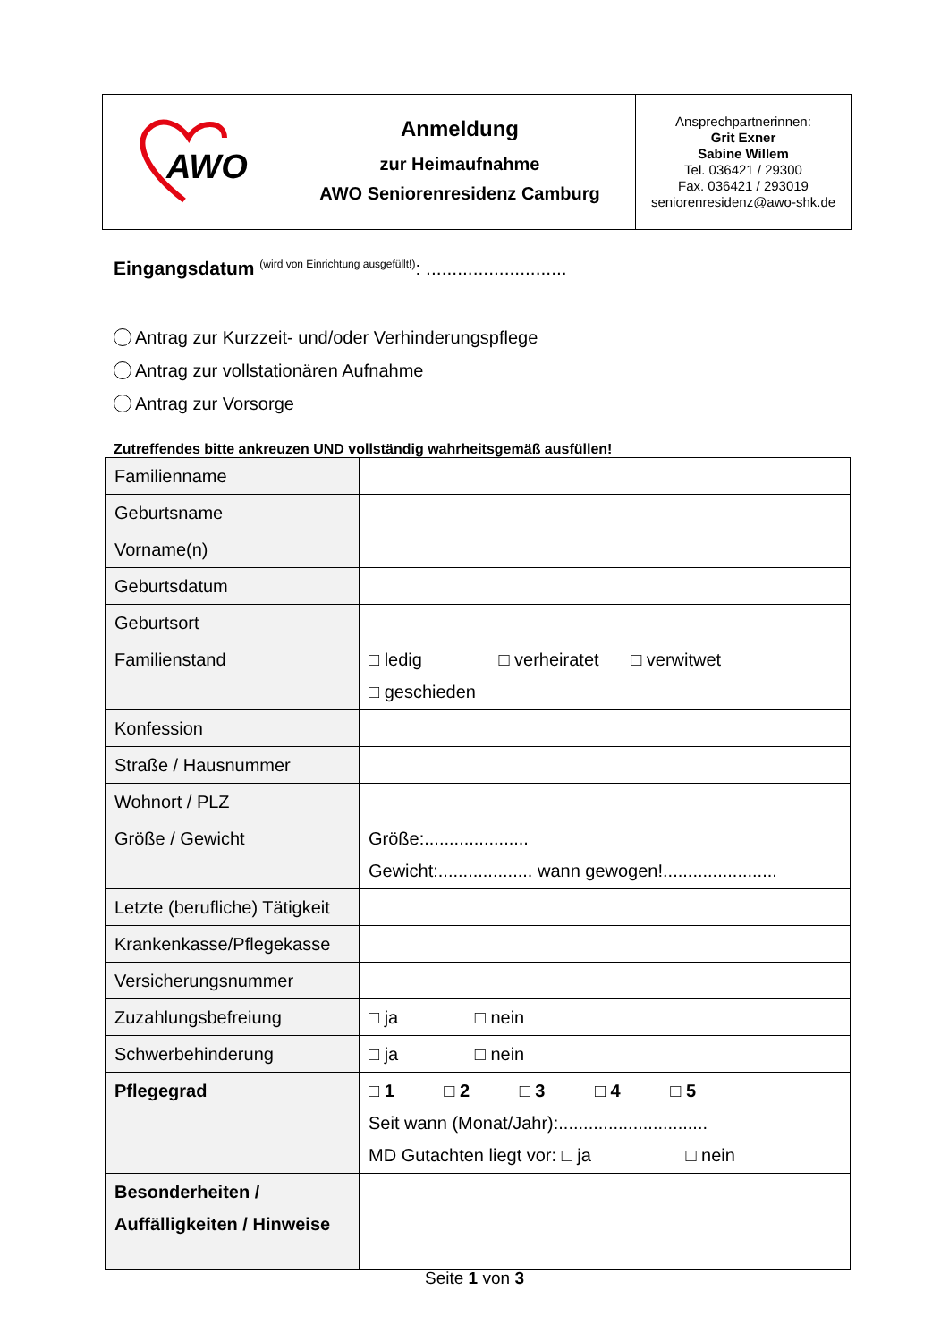| AWO | Anmeldung zur Heimaufnahme AWO Seniorenresidenz Camburg | Ansprechpartnerinnen: Grit Exner Sabine Willem Tel. 036421 / 29300 Fax. 036421 / 293019 seniorenresidenz@awo-shk.de |
Eingangsdatum <sup>(wird von Einrichtung ausgefüllt!)</sup>: ...........................
Antrag zur Kurzzeit- und/oder Verhinderungspflege
Antrag zur vollstationären Aufnahme
Antrag zur Vorsorge
Zutreffendes bitte ankreuzen UND vollständig wahrheitsgemäß ausfüllen!
| Familienname | |
| Geburtsname | |
| Vorname(n) | |
| Geburtsdatum | |
| Geburtsort | |
| Familienstand | □ ledig □ verheiratet □ verwitwet □ geschieden |
| Konfession | |
| Straße / Hausnummer | |
| Wohnort / PLZ | |
| Größe / Gewicht | Größe:..................... Gewicht:................... wann gewogen!....................... |
| Letzte (berufliche) Tätigkeit | |
| Krankenkasse/Pflegekasse | |
| Versicherungsnummer | |
| Zuzahlungsbefreiung | □ ja □ nein |
| Schwerbehinderung | □ ja □ nein |
| Pflegegrad | □ 1 □ 2 □ 3 □ 4 □ 5 Seit wann (Monat/Jahr):.............................. MD Gutachten liegt vor: □ ja □ nein |
| Besonderheiten / Auffälligkeiten / Hinweise | |
Seite 1 von 3